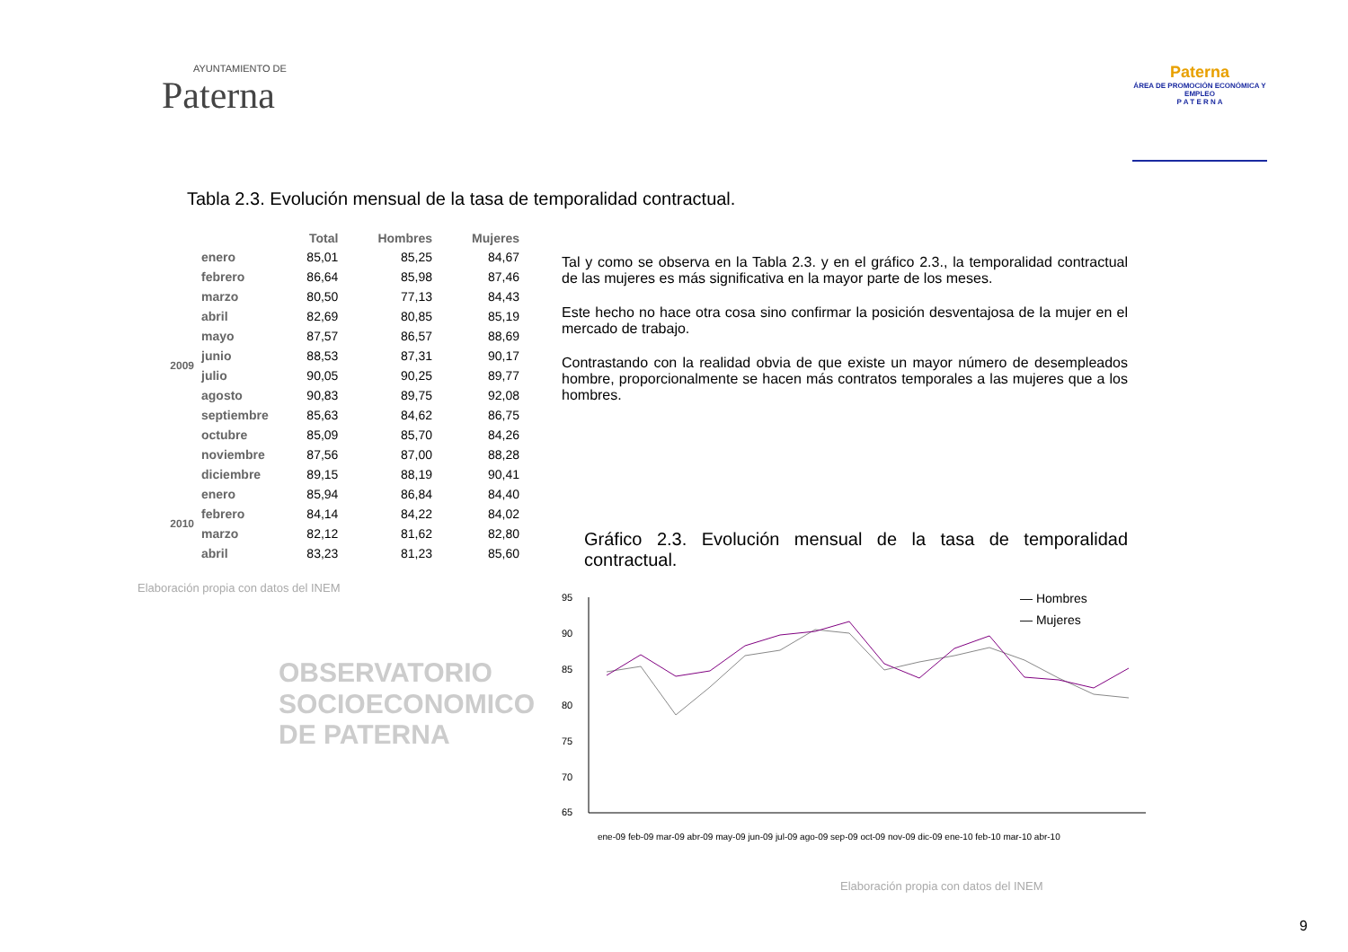AYUNTAMIENTO DE
Paterna
Paterna
ÁREA DE PROMOCIÓN ECONÓMICA Y EMPLEO
P A T E R N A
Tabla 2.3. Evolución mensual de la tasa de temporalidad contractual.
| | | Total | Hombres | Mujeres |
| --- | --- | --- | --- | --- |
| 2009 | enero | 85,01 | 85,25 | 84,67 |
| | febrero | 86,64 | 85,98 | 87,46 |
| | marzo | 80,50 | 77,13 | 84,43 |
| | abril | 82,69 | 80,85 | 85,19 |
| | mayo | 87,57 | 86,57 | 88,69 |
| | junio | 88,53 | 87,31 | 90,17 |
| | julio | 90,05 | 90,25 | 89,77 |
| | agosto | 90,83 | 89,75 | 92,08 |
| | septiembre | 85,63 | 84,62 | 86,75 |
| | octubre | 85,09 | 85,70 | 84,26 |
| | noviembre | 87,56 | 87,00 | 88,28 |
| | diciembre | 89,15 | 88,19 | 90,41 |
| 2010 | enero | 85,94 | 86,84 | 84,40 |
| | febrero | 84,14 | 84,22 | 84,02 |
| | marzo | 82,12 | 81,62 | 82,80 |
| | abril | 83,23 | 81,23 | 85,60 |
Elaboración propia con datos del INEM
OBSERVATORIO
SOCIOECONOMICO
DE PATERNA
Tal y como se observa en la Tabla 2.3. y en el gráfico 2.3., la temporalidad contractual de las mujeres es más significativa en la mayor parte de los meses.
Este hecho no hace otra cosa sino confirmar la posición desventajosa de la mujer en el mercado de trabajo.
Contrastando con la realidad obvia de que existe un mayor número de desempleados hombre, proporcionalmente se hacen más contratos temporales a las mujeres que a los hombres.
Gráfico 2.3. Evolución mensual de la tasa de temporalidad contractual.
95
90
85
80
75
70
65
— Hombres
— Mujeres
ene-09 feb-09 mar-09 abr-09 may-09 jun-09 jul-09 ago-09 sep-09 oct-09 nov-09 dic-09 ene-10 feb-10 mar-10 abr-10
Elaboración propia con datos del INEM
9